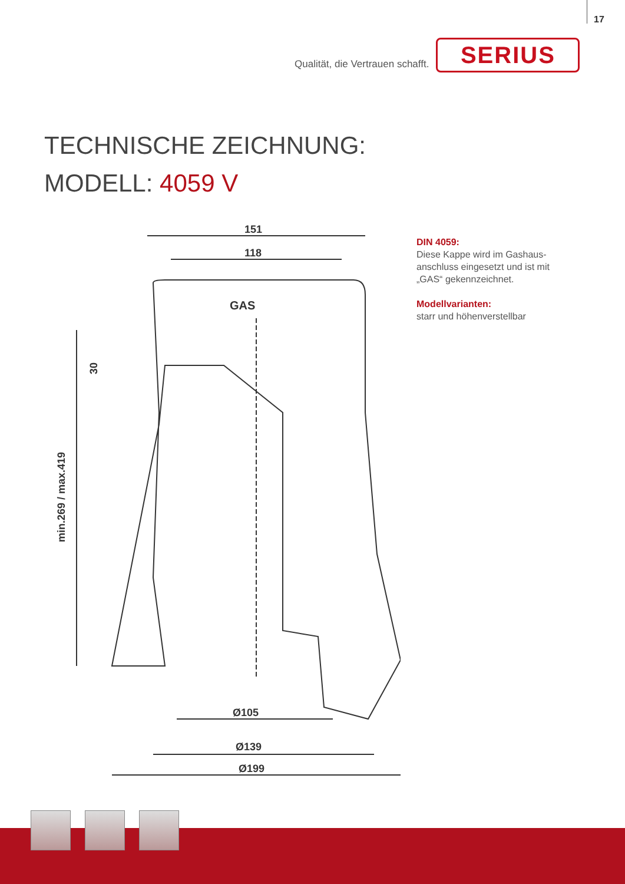17
Qualität, die Vertrauen schafft.
SERIUS
TECHNISCHE ZEICHNUNG:
MODELL: 4059 V
151
118
Ø105
Ø139
Ø199
min.269 / max.419
30
GAS
DIN 4059:
Diese Kappe wird im Gashaus-anschluss eingesetzt und ist mit „GAS“ gekennzeichnet.
Modellvarianten:
starr und höhenverstellbar